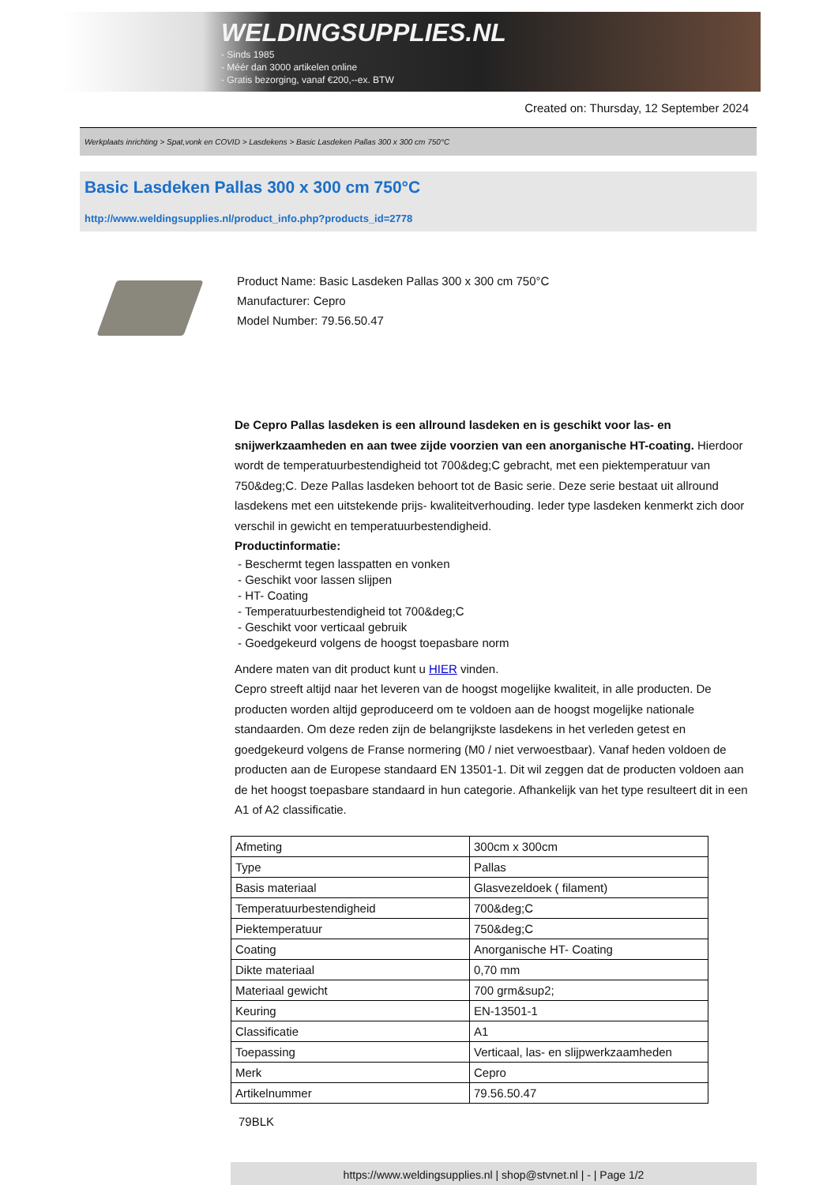WELDINGSUPPLIES.NL
- Sinds 1985
- Méér dan 3000 artikelen online
- Gratis bezorging, vanaf €200,--ex. BTW
Created on: Thursday, 12 September 2024
Werkplaats inrichting > Spat,vonk en COVID > Lasdekens > Basic Lasdeken Pallas 300 x 300 cm 750°C
Basic Lasdeken Pallas 300 x 300 cm 750°C
http://www.weldingsupplies.nl/product_info.php?products_id=2778
Product Name: Basic Lasdeken Pallas 300 x 300 cm 750°C
Manufacturer: Cepro
Model Number: 79.56.50.47
De Cepro Pallas lasdeken is een allround lasdeken en is geschikt voor las- en snijwerkzaamheden en aan twee zijde voorzien van een anorganische HT-coating. Hierdoor wordt de temperatuurbestendigheid tot 700&deg;C gebracht, met een piektemperatuur van 750&deg;C. Deze Pallas lasdeken behoort tot de Basic serie. Deze serie bestaat uit allround lasdekens met een uitstekende prijs- kwaliteitverhouding. Ieder type lasdeken kenmerkt zich door verschil in gewicht en temperatuurbestendigheid.
Productinformatie:
- Beschermt tegen lasspatten en vonken
- Geschikt voor lassen slijpen
- HT- Coating
- Temperatuurbestendigheid tot 700&deg;C
- Geschikt voor verticaal gebruik
- Goedgekeurd volgens de hoogst toepasbare norm
Andere maten van dit product kunt u HIER vinden.
Cepro streeft altijd naar het leveren van de hoogst mogelijke kwaliteit, in alle producten. De producten worden altijd geproduceerd om te voldoen aan de hoogst mogelijke nationale standaarden. Om deze reden zijn de belangrijkste lasdekens in het verleden getest en goedgekeurd volgens de Franse normering (M0 / niet verwoestbaar). Vanaf heden voldoen de producten aan de Europese standaard EN 13501-1. Dit wil zeggen dat de producten voldoen aan de het hoogst toepasbare standaard in hun categorie. Afhankelijk van het type resulteert dit in een A1 of A2 classificatie.
| Afmeting | 300cm x 300cm |
| Type | Pallas |
| Basis materiaal | Glasvezeldoek ( filament) |
| Temperatuurbestendigheid | 700&deg;C |
| Piektemperatuur | 750&deg;C |
| Coating | Anorganische HT- Coating |
| Dikte materiaal | 0,70 mm |
| Materiaal gewicht | 700 grm&sup2; |
| Keuring | EN-13501-1 |
| Classificatie | A1 |
| Toepassing | Verticaal, las- en slijpwerkzaamheden |
| Merk | Cepro |
| Artikelnummer | 79.56.50.47 |
79BLK
https://www.weldingsupplies.nl | shop@stvnet.nl | - | Page 1/2